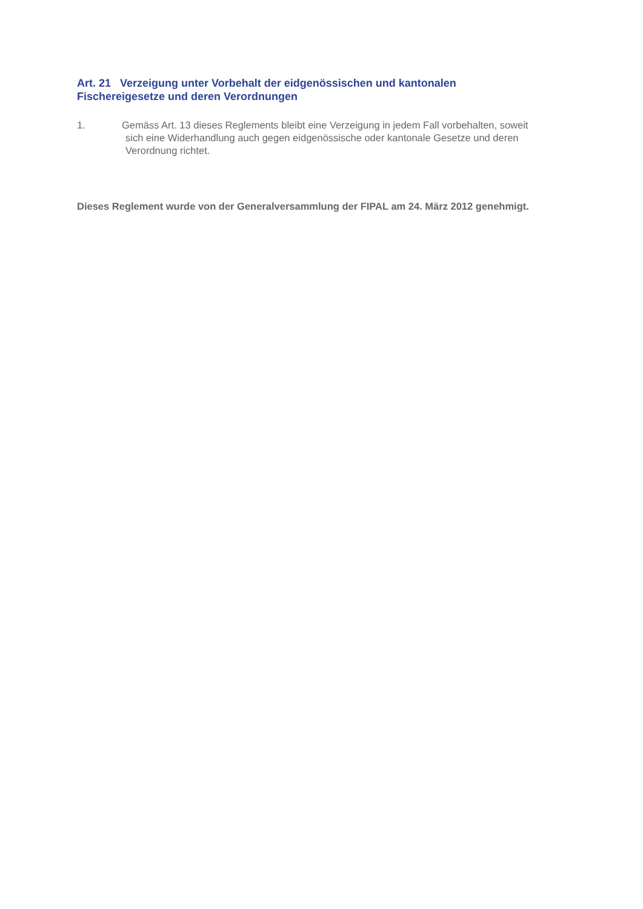Art. 21 Verzeigung unter Vorbehalt der eidgenössischen und kantonalen
Fischereigesetze und deren Verordnungen
1. Gemäss Art. 13 dieses Reglements bleibt eine Verzeigung in jedem Fall vorbehalten, soweit
sich eine Widerhandlung auch gegen eidgenössische oder kantonale Gesetze und deren
Verordnung richtet.
Dieses Reglement wurde von der Generalversammlung der FIPAL am 24. März 2012 genehmigt.